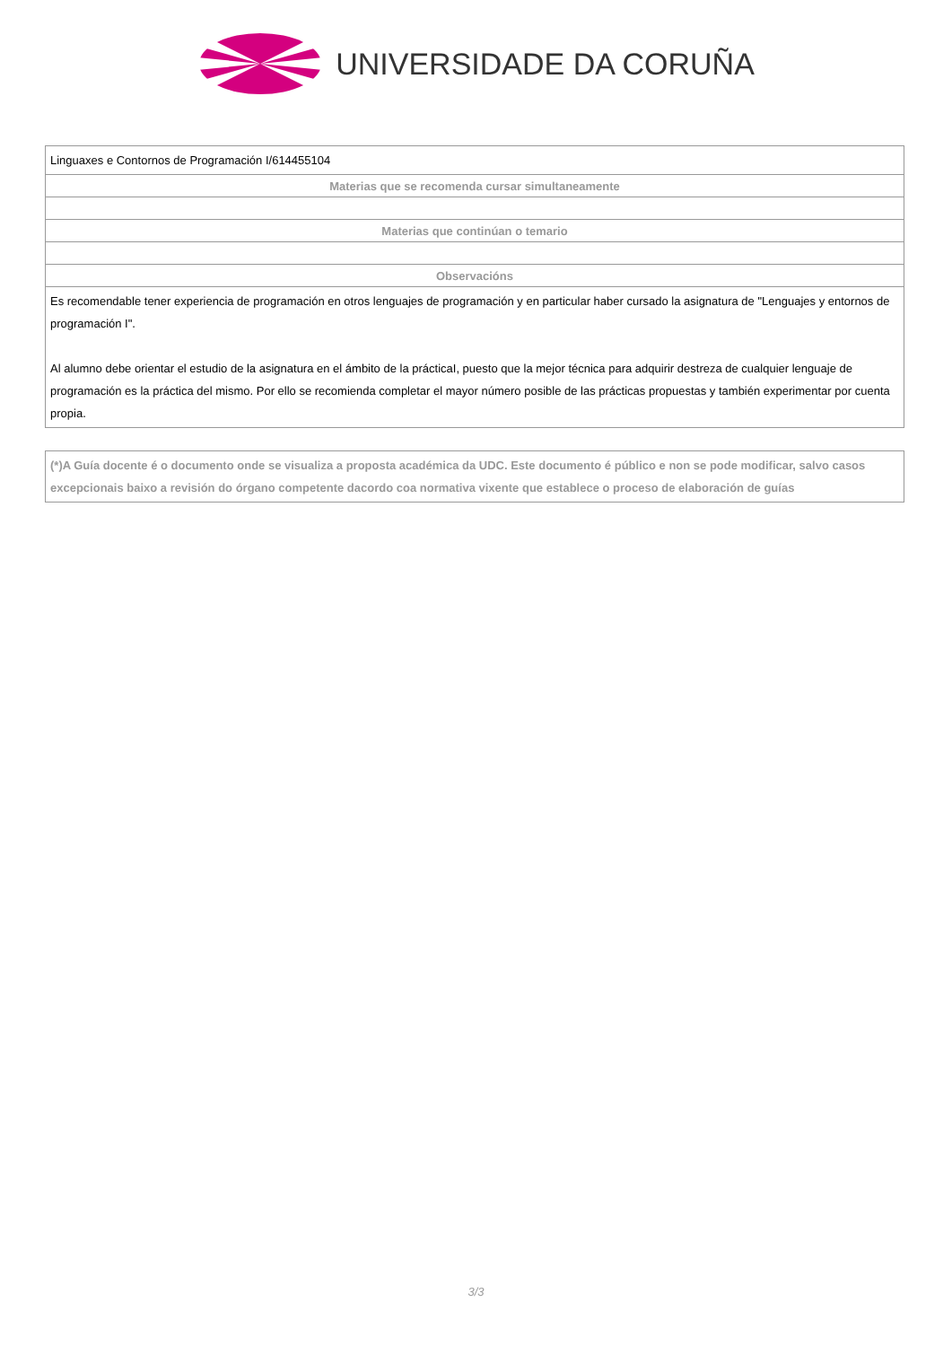UNIVERSIDADE DA CORUÑA
| Linguaxes e Contornos de Programación I/614455104 |
| Materias que se recomenda cursar simultaneamente |
| Materias que continúan o temario |
| Observacións |
| Es recomendable tener experiencia de programación en otros lenguajes de programación y en particular haber cursado la asignatura de "Lenguajes y entornos de programación I". Al alumno debe orientar el estudio de la asignatura en el ámbito de la prácticaI, puesto que la mejor técnica para adquirir destreza de cualquier lenguaje de programación es la práctica del mismo. Por ello se recomienda completar el mayor número posible de las prácticas propuestas y también experimentar por cuenta propia. |
(*)A Guía docente é o documento onde se visualiza a proposta académica da UDC. Este documento é público e non se pode modificar, salvo casos excepcionais baixo a revisión do órgano competente dacordo coa normativa vixente que establece o proceso de elaboración de guías
3/3